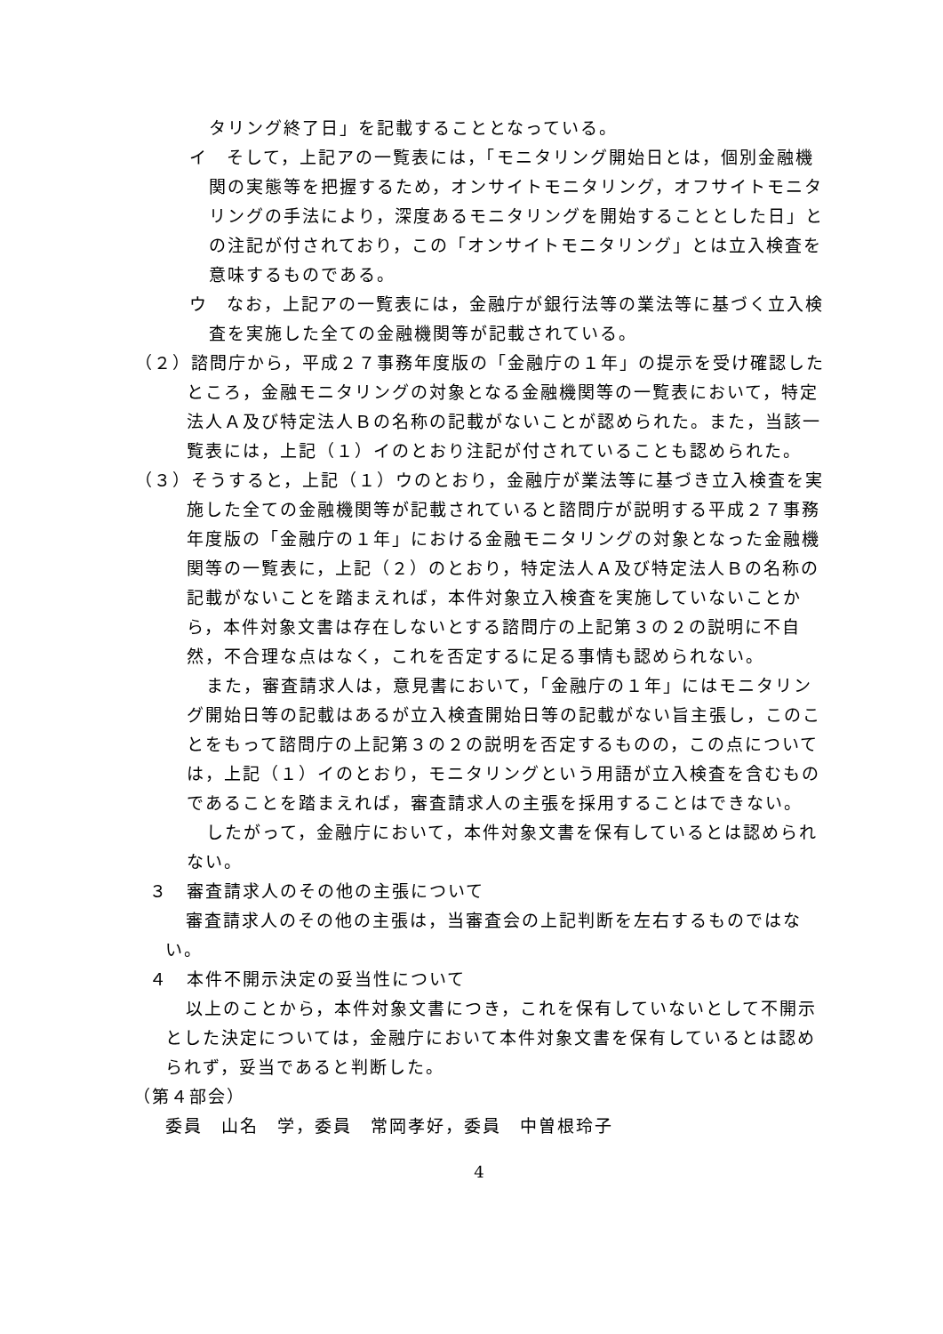タリング終了日」を記載することとなっている。
イ　そして，上記アの一覧表には，「モニタリング開始日とは，個別金融機関の実態等を把握するため，オンサイトモニタリング，オフサイトモニタリングの手法により，深度あるモニタリングを開始することとした日」との注記が付されており，この「オンサイトモニタリング」とは立入検査を意味するものである。
ウ　なお，上記アの一覧表には，金融庁が銀行法等の業法等に基づく立入検査を実施した全ての金融機関等が記載されている。
（２）諮問庁から，平成２７事務年度版の「金融庁の１年」の提示を受け確認したところ，金融モニタリングの対象となる金融機関等の一覧表において，特定法人Ａ及び特定法人Ｂの名称の記載がないことが認められた。また，当該一覧表には，上記（１）イのとおり注記が付されていることも認められた。
（３）そうすると，上記（１）ウのとおり，金融庁が業法等に基づき立入検査を実施した全ての金融機関等が記載されていると諮問庁が説明する平成２７事務年度版の「金融庁の１年」における金融モニタリングの対象となった金融機関等の一覧表に，上記（２）のとおり，特定法人Ａ及び特定法人Ｂの名称の記載がないことを踏まえれば，本件対象立入検査を実施していないことから，本件対象文書は存在しないとする諮問庁の上記第３の２の説明に不自然，不合理な点はなく，これを否定するに足る事情も認められない。
また，審査請求人は，意見書において，「金融庁の１年」にはモニタリング開始日等の記載はあるが立入検査開始日等の記載がない旨主張し，このことをもって諮問庁の上記第３の２の説明を否定するものの，この点については，上記（１）イのとおり，モニタリングという用語が立入検査を含むものであることを踏まえれば，審査請求人の主張を採用することはできない。
したがって，金融庁において，本件対象文書を保有しているとは認められない。
３　審査請求人のその他の主張について
審査請求人のその他の主張は，当審査会の上記判断を左右するものではない。
４　本件不開示決定の妥当性について
以上のことから，本件対象文書につき，これを保有していないとして不開示とした決定については，金融庁において本件対象文書を保有しているとは認められず，妥当であると判断した。
（第４部会）
委員　山名　学，委員　常岡孝好，委員　中曽根玲子
4